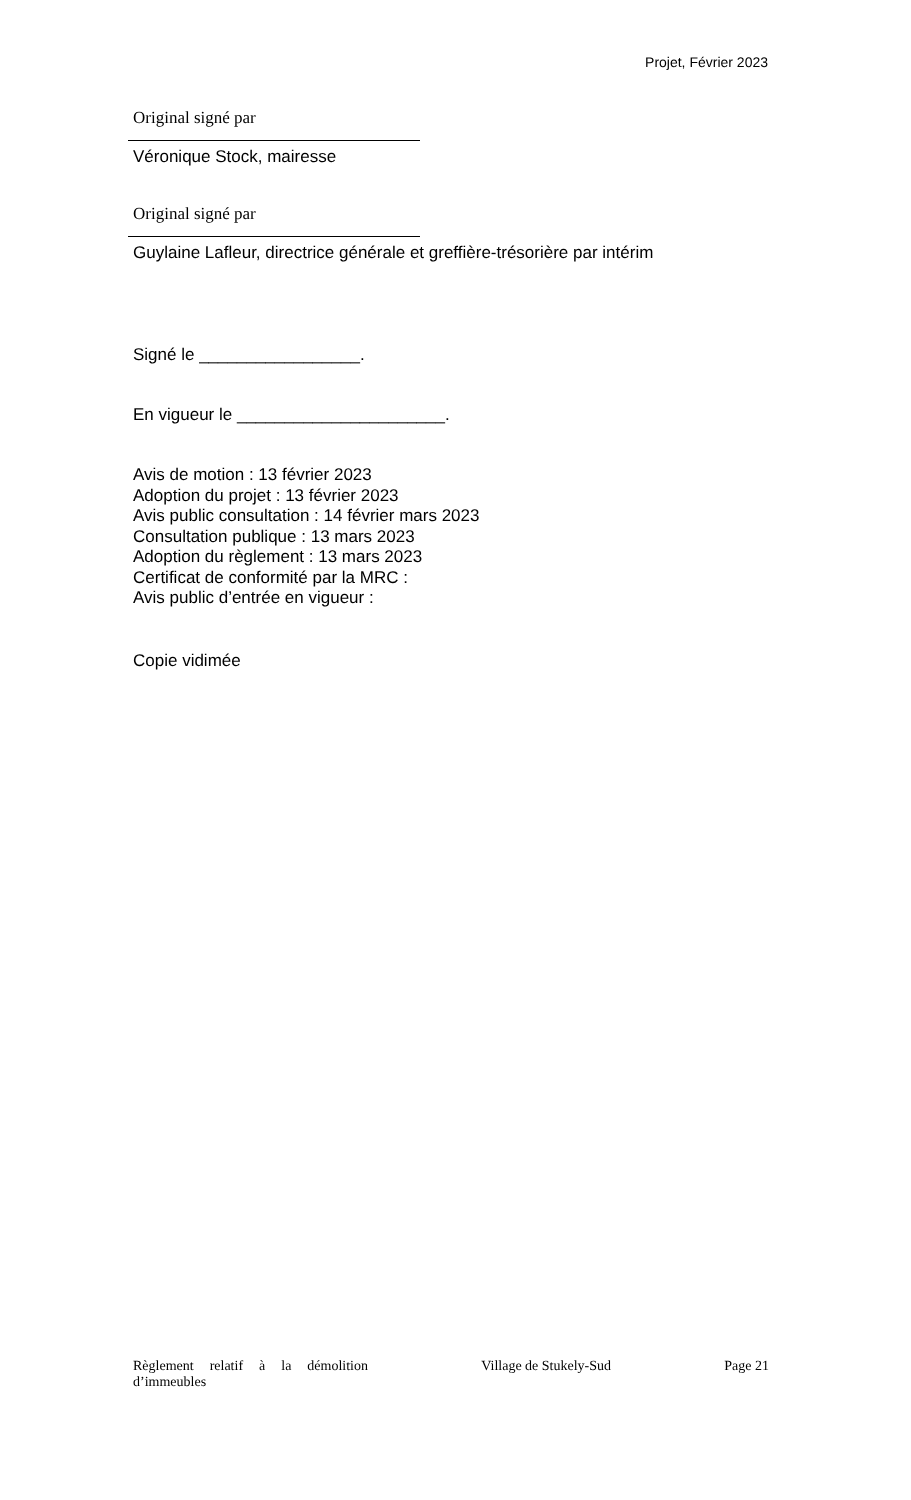Projet, Février 2023
Original signé par
Véronique Stock, mairesse
Original signé par
Guylaine Lafleur, directrice générale et greffière-trésorière par intérim
Signé le _________________.
En vigueur le ______________________.
Avis de motion : 13 février 2023
Adoption du projet : 13 février 2023
Avis public consultation : 14 février mars 2023
Consultation publique : 13 mars 2023
Adoption du règlement : 13 mars 2023
Certificat de conformité par la MRC :
Avis public d’entrée en vigueur :
Copie vidimée
Règlement relatif à la démolition d’immeubles
Village de Stukely-Sud Page 21